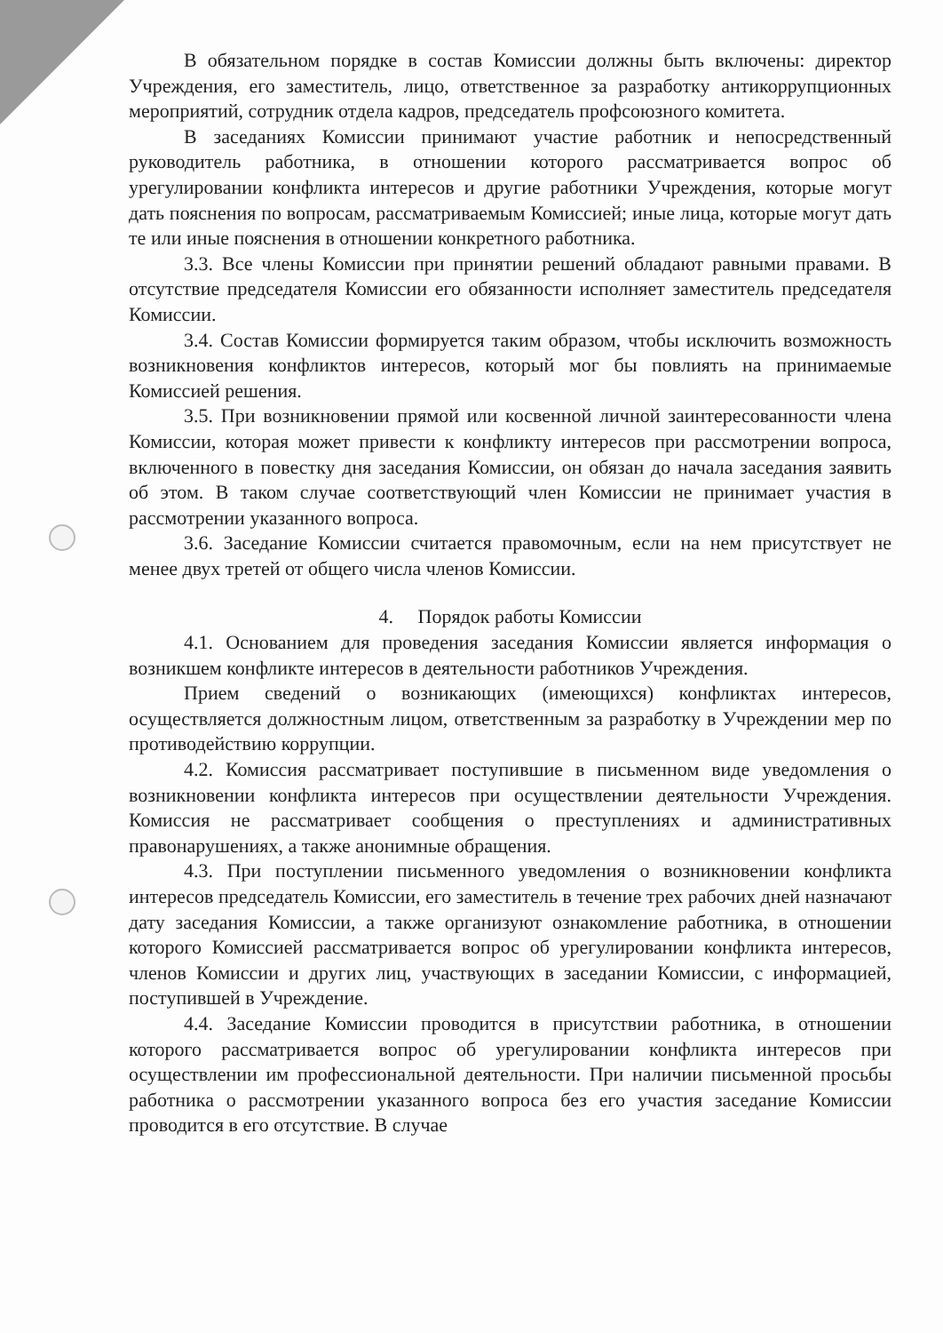В обязательном порядке в состав Комиссии должны быть включены: директор Учреждения, его заместитель, лицо, ответственное за разработку антикоррупционных мероприятий, сотрудник отдела кадров, председатель профсоюзного комитета.
В заседаниях Комиссии принимают участие работник и непосредственный руководитель работника, в отношении которого рассматривается вопрос об урегулировании конфликта интересов и другие работники Учреждения, которые могут дать пояснения по вопросам, рассматриваемым Комиссией; иные лица, которые могут дать те или иные пояснения в отношении конкретного работника.
3.3. Все члены Комиссии при принятии решений обладают равными правами. В отсутствие председателя Комиссии его обязанности исполняет заместитель председателя Комиссии.
3.4. Состав Комиссии формируется таким образом, чтобы исключить возможность возникновения конфликтов интересов, который мог бы повлиять на принимаемые Комиссией решения.
3.5. При возникновении прямой или косвенной личной заинтересованности члена Комиссии, которая может привести к конфликту интересов при рассмотрении вопроса, включенного в повестку дня заседания Комиссии, он обязан до начала заседания заявить об этом. В таком случае соответствующий член Комиссии не принимает участия в рассмотрении указанного вопроса.
3.6. Заседание Комиссии считается правомочным, если на нем присутствует не менее двух третей от общего числа членов Комиссии.
4. Порядок работы Комиссии
4.1. Основанием для проведения заседания Комиссии является информация о возникшем конфликте интересов в деятельности работников Учреждения.
Прием сведений о возникающих (имеющихся) конфликтах интересов, осуществляется должностным лицом, ответственным за разработку в Учреждении мер по противодействию коррупции.
4.2. Комиссия рассматривает поступившие в письменном виде уведомления о возникновении конфликта интересов при осуществлении деятельности Учреждения. Комиссия не рассматривает сообщения о преступлениях и административных правонарушениях, а также анонимные обращения.
4.3. При поступлении письменного уведомления о возникновении конфликта интересов председатель Комиссии, его заместитель в течение трех рабочих дней назначают дату заседания Комиссии, а также организуют ознакомление работника, в отношении которого Комиссией рассматривается вопрос об урегулировании конфликта интересов, членов Комиссии и других лиц, участвующих в заседании Комиссии, с информацией, поступившей в Учреждение.
4.4. Заседание Комиссии проводится в присутствии работника, в отношении которого рассматривается вопрос об урегулировании конфликта интересов при осуществлении им профессиональной деятельности. При наличии письменной просьбы работника о рассмотрении указанного вопроса без его участия заседание Комиссии проводится в его отсутствие. В случае